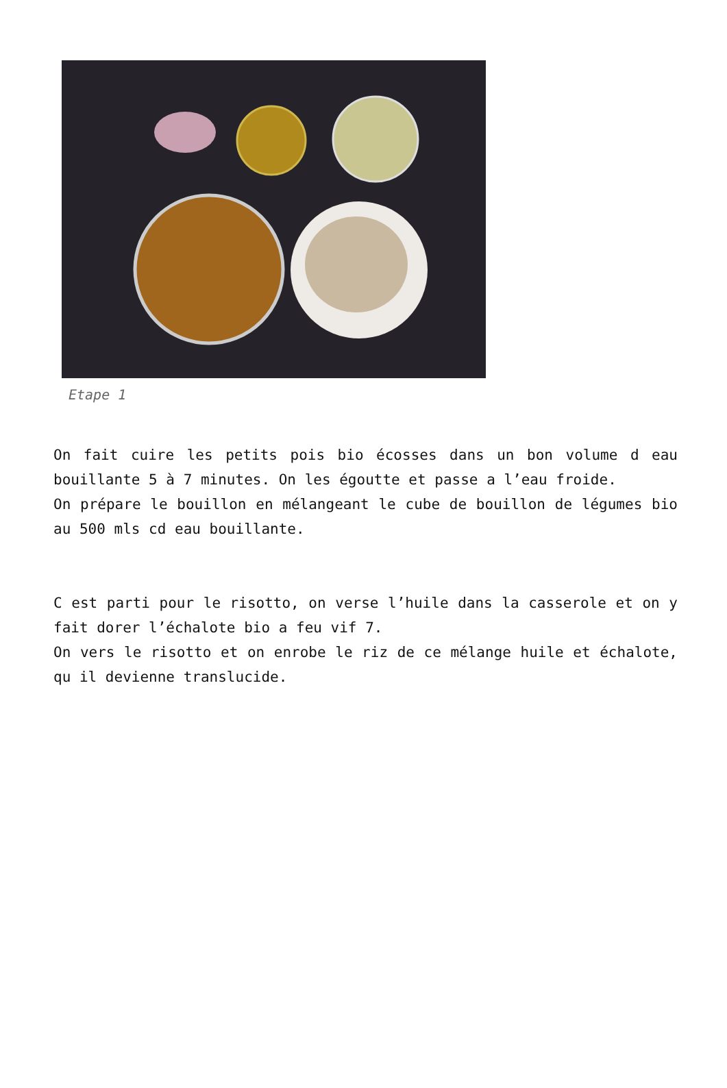Etape 1
On fait cuire les petits pois bio écosses dans un bon volume d eau bouillante 5 à 7 minutes. On les égoutte et passe a l’eau froide.
On prépare le bouillon en mélangeant le cube de bouillon de légumes bio au 500 mls cd eau bouillante.
C est parti pour le risotto, on verse l’huile dans la casserole et on y fait dorer l’échalote bio a feu vif 7.
On vers le risotto et on enrobe le riz de ce mélange huile et échalote, qu il devienne translucide.